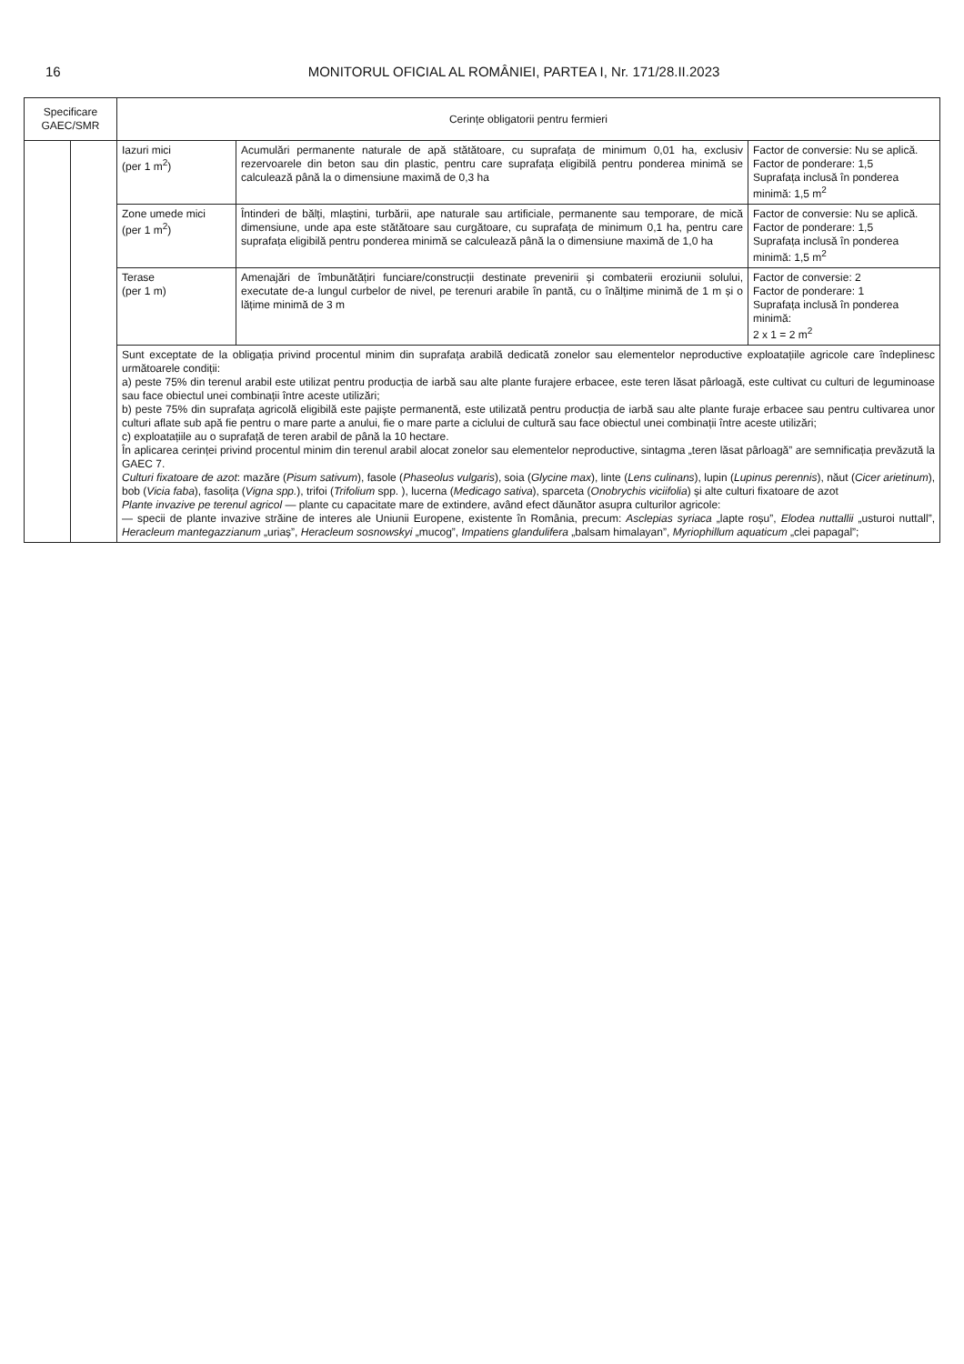16 MONITORUL OFICIAL AL ROMÂNIEI, PARTEA I, Nr. 171/28.II.2023
| Specificare GAEC/SMR | | Cerințe obligatorii pentru fermieri | | |
| --- | --- | --- | --- | --- |
| | | Iazuri mici (per 1 m<sup>2</sup>) | Acumulări permanente naturale de apă stătătoare, cu suprafața de minimum 0,01 ha, exclusiv rezervoarele din beton sau din plastic, pentru care suprafața eligibilă pentru ponderea minimă se calculează până la o dimensiune maximă de 0,3 ha | Factor de conversie: Nu se aplică. Factor de ponderare: 1,5 Suprafața inclusă în ponderea minimă: 1,5 m<sup>2</sup> |
| | | Zone umede mici (per 1 m<sup>2</sup>) | Întinderi de bălți, mlaștini, turbării, ape naturale sau artificiale, permanente sau temporare, de mică dimensiune, unde apa este stătătoare sau curgătoare, cu suprafața de minimum 0,1 ha, pentru care suprafața eligibilă pentru ponderea minimă se calculează până la o dimensiune maximă de 1,0 ha | Factor de conversie: Nu se aplică. Factor de ponderare: 1,5 Suprafața inclusă în ponderea minimă: 1,5 m<sup>2</sup> |
| | | Terase (per 1 m) | Amenajări de îmbunătățiri funciare/construcții destinate prevenirii și combaterii eroziunii solului, executate de-a lungul curbelor de nivel, pe terenuri arabile în pantă, cu o înălțime minimă de 1 m și o lățime minimă de 3 m | Factor de conversie: 2 Factor de ponderare: 1 Suprafața inclusă în ponderea minimă: 2 x 1 = 2 m<sup>2</sup> |
| | | Sunt exceptate de la obligația privind procentul minim din suprafața arabilă dedicată zonelor sau elementelor neproductive exploatațiile agricole care îndeplinesc următoarele condiții: a) peste 75% din terenul arabil este utilizat pentru producția de iarbă sau alte plante furajere erbacee, este teren lăsat pârloagă, este cultivat cu culturi de leguminoase sau face obiectul unei combinații între aceste utilizări; b) peste 75% din suprafața agricolă eligibilă este pajiște permanentă, este utilizată pentru producția de iarbă sau alte plante furaje erbacee sau pentru cultivarea unor culturi aflate sub apă fie pentru o mare parte a anului, fie o mare parte a ciclului de cultură sau face obiectul unei combinații între aceste utilizări; c) exploatațiile au o suprafață de teren arabil de până la 10 hectare. În aplicarea cerinței privind procentul minim din terenul arabil alocat zonelor sau elementelor neproductive, sintagma „teren lăsat pârloagă” are semnificația prevăzută la GAEC 7. Culturi fixatoare de azot : mazăre ( Pisum sativum ), fasole ( Phaseolus vulgaris ), soia ( Glycine max ), linte ( Lens culinans ), lupin ( Lupinus perennis ), năut ( Cicer arietinum ), bob ( Vicia faba ), fasolița ( Vigna spp. ), trifoi ( Trifolium spp. ), lucerna ( Medicago sativa ), sparceta ( Onobrychis viciifolia ) și alte culturi fixatoare de azot Plante invazive pe terenul agricol — plante cu capacitate mare de extindere, având efect dăunător asupra culturilor agricole: — specii de plante invazive străine de interes ale Uniunii Europene, existente în România, precum: Asclepias syriaca „lapte roșu”, Elodea nuttallii „usturoi nuttall”, Heracleum mantegazzianum „uriaș”, Heracleum sosnowskyi „mucog”, Impatiens glandulifera „balsam himalayan”, Myriophillum aquaticum „clei papagal”; | | |